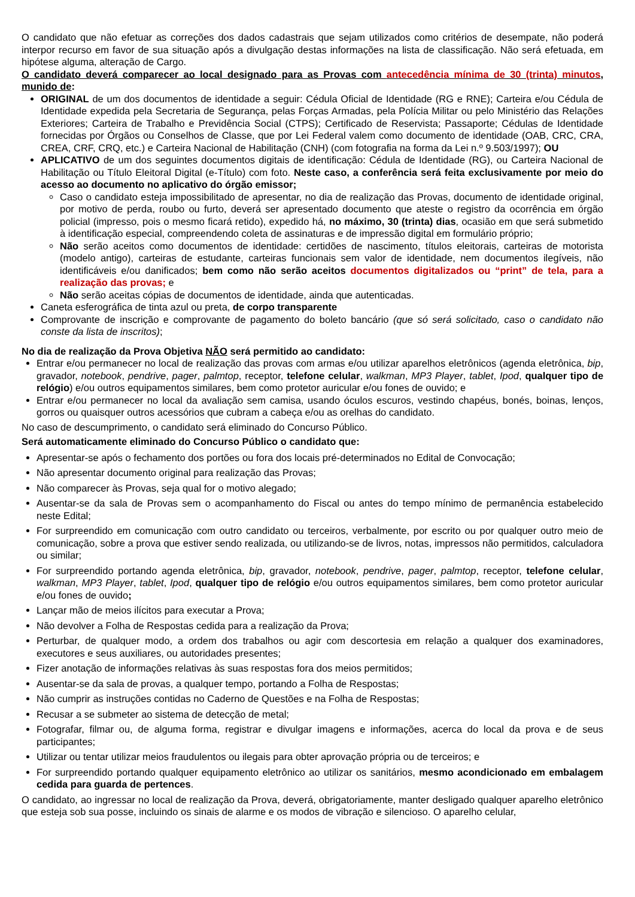O candidato que não efetuar as correções dos dados cadastrais que sejam utilizados como critérios de desempate, não poderá interpor recurso em favor de sua situação após a divulgação destas informações na lista de classificação. Não será efetuada, em hipótese alguma, alteração de Cargo.
O candidato deverá comparecer ao local designado para as Provas com antecedência mínima de 30 (trinta) minutos, munido de:
ORIGINAL de um dos documentos de identidade a seguir: Cédula Oficial de Identidade (RG e RNE); Carteira e/ou Cédula de Identidade expedida pela Secretaria de Segurança, pelas Forças Armadas, pela Polícia Militar ou pelo Ministério das Relações Exteriores; Carteira de Trabalho e Previdência Social (CTPS); Certificado de Reservista; Passaporte; Cédulas de Identidade fornecidas por Órgãos ou Conselhos de Classe, que por Lei Federal valem como documento de identidade (OAB, CRC, CRA, CREA, CRF, CRQ, etc.) e Carteira Nacional de Habilitação (CNH) (com fotografia na forma da Lei n.º 9.503/1997); OU
APLICATIVO de um dos seguintes documentos digitais de identificação: Cédula de Identidade (RG), ou Carteira Nacional de Habilitação ou Título Eleitoral Digital (e-Título) com foto. Neste caso, a conferência será feita exclusivamente por meio do acesso ao documento no aplicativo do órgão emissor;
Caso o candidato esteja impossibilitado de apresentar, no dia de realização das Provas, documento de identidade original, por motivo de perda, roubo ou furto, deverá ser apresentado documento que ateste o registro da ocorrência em órgão policial (impresso, pois o mesmo ficará retido), expedido há, no máximo, 30 (trinta) dias, ocasião em que será submetido à identificação especial, compreendendo coleta de assinaturas e de impressão digital em formulário próprio;
Não serão aceitos como documentos de identidade: certidões de nascimento, títulos eleitorais, carteiras de motorista (modelo antigo), carteiras de estudante, carteiras funcionais sem valor de identidade, nem documentos ilegíveis, não identificáveis e/ou danificados; bem como não serão aceitos documentos digitalizados ou “print” de tela, para a realização das provas; e
Não serão aceitas cópias de documentos de identidade, ainda que autenticadas.
Caneta esferográfica de tinta azul ou preta, de corpo transparente
Comprovante de inscrição e comprovante de pagamento do boleto bancário (que só será solicitado, caso o candidato não conste da lista de inscritos);
No dia de realização da Prova Objetiva NÃO será permitido ao candidato:
Entrar e/ou permanecer no local de realização das provas com armas e/ou utilizar aparelhos eletrônicos (agenda eletrônica, bip, gravador, notebook, pendrive, pager, palmtop, receptor, telefone celular, walkman, MP3 Player, tablet, Ipod, qualquer tipo de relógio) e/ou outros equipamentos similares, bem como protetor auricular e/ou fones de ouvido; e
Entrar e/ou permanecer no local da avaliação sem camisa, usando óculos escuros, vestindo chapéus, bonés, boinas, lenços, gorros ou quaisquer outros acessórios que cubram a cabeça e/ou as orelhas do candidato.
No caso de descumprimento, o candidato será eliminado do Concurso Público.
Será automaticamente eliminado do Concurso Público o candidato que:
Apresentar-se após o fechamento dos portões ou fora dos locais pré-determinados no Edital de Convocação;
Não apresentar documento original para realização das Provas;
Não comparecer às Provas, seja qual for o motivo alegado;
Ausentar-se da sala de Provas sem o acompanhamento do Fiscal ou antes do tempo mínimo de permanência estabelecido neste Edital;
For surpreendido em comunicação com outro candidato ou terceiros, verbalmente, por escrito ou por qualquer outro meio de comunicação, sobre a prova que estiver sendo realizada, ou utilizando-se de livros, notas, impressos não permitidos, calculadora ou similar;
For surpreendido portando agenda eletrônica, bip, gravador, notebook, pendrive, pager, palmtop, receptor, telefone celular, walkman, MP3 Player, tablet, Ipod, qualquer tipo de relógio e/ou outros equipamentos similares, bem como protetor auricular e/ou fones de ouvido;
Lançar mão de meios ilícitos para executar a Prova;
Não devolver a Folha de Respostas cedida para a realização da Prova;
Perturbar, de qualquer modo, a ordem dos trabalhos ou agir com descortesia em relação a qualquer dos examinadores, executores e seus auxiliares, ou autoridades presentes;
Fizer anotação de informações relativas às suas respostas fora dos meios permitidos;
Ausentar-se da sala de provas, a qualquer tempo, portando a Folha de Respostas;
Não cumprir as instruções contidas no Caderno de Questões e na Folha de Respostas;
Recusar a se submeter ao sistema de detecção de metal;
Fotografar, filmar ou, de alguma forma, registrar e divulgar imagens e informações, acerca do local da prova e de seus participantes;
Utilizar ou tentar utilizar meios fraudulentos ou ilegais para obter aprovação própria ou de terceiros; e
For surpreendido portando qualquer equipamento eletrônico ao utilizar os sanitários, mesmo acondicionado em embalagem cedida para guarda de pertences.
O candidato, ao ingressar no local de realização da Prova, deverá, obrigatoriamente, manter desligado qualquer aparelho eletrônico que esteja sob sua posse, incluindo os sinais de alarme e os modos de vibração e silencioso. O aparelho celular,